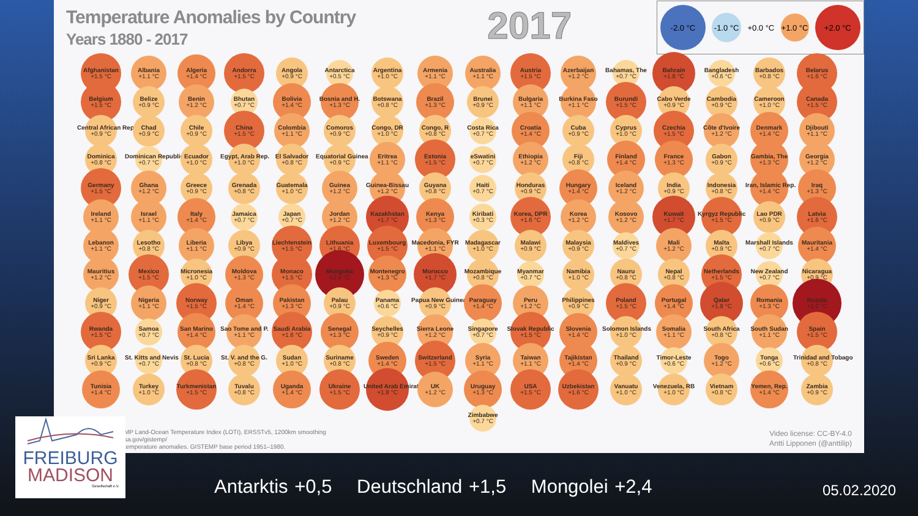Temperature Anomalies by Country
Years 1880 - 2017
2017
-2.0 °C -1.0 °C +0.0 °C +1.0 °C +2.0 °C
Afghanistan
+1.5 °C
Albania
+1.1 °C
Algeria
+1.4 °C
Andorra
+1.5 °C
Angola
+0.9 °C
Antarctica
+0.5 °C
Argentina
+1.0 °C
Armenia
+1.1 °C
Australia
+1.1 °C
Austria
+1.5 °C
Azerbaijan
+1.2 °C
Bahamas, The
+0.7 °C
Bahrain
+1.8 °C
Bangladesh
+0.6 °C
Barbados
+0.8 °C
Belarus
+1.6 °C
Belgium
+1.5 °C
Belize
+0.9 °C
Benin
+1.2 °C
Bhutan
+0.7 °C
Bolivia
+1.4 °C
Bosnia and H.
+1.3 °C
Botswana
+0.8 °C
Brazil
+1.3 °C
Brunei
+0.9 °C
Bulgaria
+1.1 °C
Burkina Faso
+1.1 °C
Burundi
+1.5 °C
Cabo Verde
+0.9 °C
Cambodia
+0.9 °C
Cameroon
+1.0 °C
Canada
+1.5 °C
Central African Rep.
+0.9 °C
Chad
+0.9 °C
Chile
+0.9 °C
China
+1.5 °C
Colombia
+1.1 °C
Comoros
+0.9 °C
Congo, DR
+1.0 °C
Congo, R
+0.8 °C
Costa Rica
+0.7 °C
Croatia
+1.4 °C
Cuba
+0.9 °C
Cyprus
+1.0 °C
Czechia
+1.5 °C
Côte d'Ivoire
+1.2 °C
Denmark
+1.4 °C
Djibouti
+1.1 °C
Dominica
+0.8 °C
Dominican Republic
+0.7 °C
Ecuador
+1.0 °C
Egypt, Arab Rep.
+1.0 °C
El Salvador
+0.8 °C
Equatorial Guinea
+0.9 °C
Eritrea
+1.1 °C
Estonia
+1.5 °C
eSwatini
+0.7 °C
Ethiopia
+1.2 °C
Fiji
+0.8 °C
Finland
+1.4 °C
France
+1.3 °C
Gabon
+0.9 °C
Gambia, The
+1.3 °C
Georgia
+1.2 °C
Germany
+1.5 °C
Ghana
+1.2 °C
Greece
+0.9 °C
Grenada
+0.8 °C
Guatemala
+1.0 °C
Guinea
+1.2 °C
Guinea-Bissau
+1.2 °C
Guyana
+0.8 °C
Haiti
+0.7 °C
Honduras
+0.9 °C
Hungary
+1.4 °C
Iceland
+1.2 °C
India
+0.9 °C
Indonesia
+0.8 °C
Iran, Islamic Rep.
+1.4 °C
Iraq
+1.3 °C
Ireland
+1.1 °C
Israel
+1.1 °C
Italy
+1.4 °C
Jamaica
+0.7 °C
Japan
+0.7 °C
Jordan
+1.2 °C
Kazakhstan
+1.7 °C
Kenya
+1.3 °C
Kiribati
+0.3 °C
Korea, DPR
+1.6 °C
Korea
+1.2 °C
Kosovo
+1.2 °C
Kuwait
+1.7 °C
Kyrgyz Republic
+1.5 °C
Lao PDR
+0.9 °C
Latvia
+1.6 °C
Lebanon
+1.1 °C
Lesotho
+0.8 °C
Liberia
+1.1 °C
Libya
+0.9 °C
Liechtenstein
+1.5 °C
Lithuania
+1.6 °C
Luxembourg
+1.5 °C
Macedonia, FYR
+1.1 °C
Madagascar
+1.0 °C
Malawi
+0.9 °C
Malaysia
+0.9 °C
Maldives
+0.7 °C
Mali
+1.2 °C
Malta
+0.9 °C
Marshall Islands
+0.7 °C
Mauritania
+1.4 °C
Mauritius
+1.2 °C
Mexico
+1.5 °C
Micronesia
+1.0 °C
Moldova
+1.3 °C
Monaco
+1.5 °C
Mongolia
+2.4 °C
Montenegro
+1.3 °C
Morocco
+1.7 °C
Mozambique
+0.8 °C
Myanmar
+0.7 °C
Namibia
+1.0 °C
Nauru
+0.8 °C
Nepal
+0.8 °C
Netherlands
+1.5 °C
New Zealand
+0.7 °C
Nicaragua
+0.9 °C
Niger
+0.9 °C
Nigeria
+1.1 °C
Norway
+1.5 °C
Oman
+1.4 °C
Pakistan
+1.3 °C
Palau
+0.9 °C
Panama
+0.6 °C
Papua New Guinea
+0.9 °C
Paraguay
+1.4 °C
Peru
+1.2 °C
Philippines
+0.9 °C
Poland
+1.5 °C
Portugal
+1.4 °C
Qatar
+1.8 °C
Romania
+1.3 °C
Russia
+2.2 °C
Rwanda
+1.5 °C
Samoa
+0.7 °C
San Marino
+1.4 °C
Sao Tome and P.
+1.1 °C
Saudi Arabia
+1.6 °C
Senegal
+1.3 °C
Seychelles
+0.9 °C
Sierra Leone
+1.2 °C
Singapore
+0.7 °C
Slovak Republic
+1.5 °C
Slovenia
+1.4 °C
Solomon Islands
+1.0 °C
Somalia
+1.1 °C
South Africa
+0.8 °C
South Sudan
+1.1 °C
Spain
+1.5 °C
Sri Lanka
+0.9 °C
St. Kitts and Nevis
+0.7 °C
St. Lucia
+0.8 °C
St. V. and the G.
+0.8 °C
Sudan
+1.0 °C
Suriname
+0.8 °C
Sweden
+1.4 °C
Switzerland
+1.5 °C
Syria
+1.1 °C
Taiwan
+1.1 °C
Tajikistan
+1.4 °C
Thailand
+0.9 °C
Timor-Leste
+0.6 °C
Togo
+1.2 °C
Tonga
+0.6 °C
Trinidad and Tobago
+0.8 °C
Tunisia
+1.4 °C
Turkey
+1.0 °C
Turkmenistan
+1.5 °C
Tuvalu
+0.8 °C
Uganda
+1.4 °C
Ukraine
+1.5 °C
United Arab Emirates
+1.8 °C
UK
+1.2 °C
Uruguay
+1.3 °C
USA
+1.5 °C
Uzbekistan
+1.6 °C
Vanuatu
+1.0 °C
Venezuela, RB
+1.0 °C
Vietnam
+0.8 °C
Yemen, Rep.
+1.4 °C
Zambia
+0.9 °C
Zimbabwe
+0.7 °C
MP Land-Ocean Temperature Index (LOTI), ERSSTv5, 1200km smoothing
sa.gov/gistemp/
temperature anomalies. GISTEMP base period 1951–1980.
Video license: CC-BY-4.0
Antti Lipponen (@anttilip)
FREIBURG
MADISON
Gesellschaft e.V.
Antarktis +0,5 Deutschland +1,5 Mongolei +2,4
05.02.2020